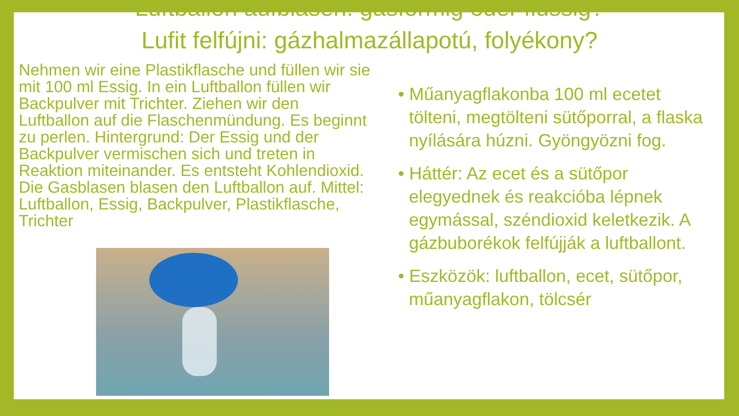Luftballon aufblasen: gasförmig oder flüssig?
Lufit felfújni: gázhalmazállapotú, folyékony?
Nehmen wir eine Plastikflasche und füllen wir sie mit 100 ml Essig. In ein Luftballon füllen wir Backpulver mit Trichter. Ziehen wir den Luftballon auf die Flaschenmündung. Es beginnt zu perlen. Hintergrund: Der Essig und der Backpulver vermischen sich und treten in Reaktion miteinander. Es entsteht Kohlendioxid. Die Gasblasen blasen den Luftballon auf. Mittel: Luftballon, Essig, Backpulver, Plastikflasche, Trichter
• Műanyagflakonba 100 ml ecetet tölteni, megtölteni sütőporral, a flaska nyílására húzni. Gyöngyözni fog.
• Háttér: Az ecet és a sütőpor elegyednek és reakcióba lépnek egymással, széndioxid keletkezik. A gázbuborékok felfújják a luftballont.
• Eszközök: luftballon, ecet, sütőpor, műanyagflakon, tölcsér